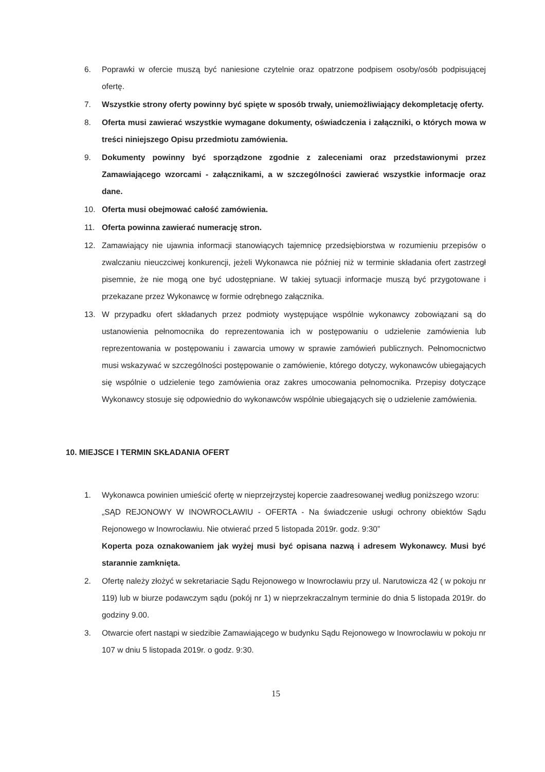6. Poprawki w ofercie muszą być naniesione czytelnie oraz opatrzone podpisem osoby/osób podpisującej ofertę.
7. Wszystkie strony oferty powinny być spięte w sposób trwały, uniemożliwiający dekompletację oferty.
8. Oferta musi zawierać wszystkie wymagane dokumenty, oświadczenia i załączniki, o których mowa w treści niniejszego Opisu przedmiotu zamówienia.
9. Dokumenty powinny być sporządzone zgodnie z zaleceniami oraz przedstawionymi przez Zamawiającego wzorcami - załącznikami, a w szczególności zawierać wszystkie informacje oraz dane.
10. Oferta musi obejmować całość zamówienia.
11. Oferta powinna zawierać numerację stron.
12. Zamawiający nie ujawnia informacji stanowiących tajemnicę przedsiębiorstwa w rozumieniu przepisów o zwalczaniu nieuczciwej konkurencji, jeżeli Wykonawca nie później niż w terminie składania ofert zastrzegł pisemnie, że nie mogą one być udostępniane. W takiej sytuacji informacje muszą być przygotowane i przekazane przez Wykonawcę w formie odrębnego załącznika.
13. W przypadku ofert składanych przez podmioty występujące wspólnie wykonawcy zobowiązani są do ustanowienia pełnomocnika do reprezentowania ich w postępowaniu o udzielenie zamówienia lub reprezentowania w postępowaniu i zawarcia umowy w sprawie zamówień publicznych. Pełnomocnictwo musi wskazywać w szczególności postępowanie o zamówienie, którego dotyczy, wykonawców ubiegających się wspólnie o udzielenie tego zamówienia oraz zakres umocowania pełnomocnika. Przepisy dotyczące Wykonawcy stosuje się odpowiednio do wykonawców wspólnie ubiegających się o udzielenie zamówienia.
10. MIEJSCE I TERMIN SKŁADANIA OFERT
1. Wykonawca powinien umieścić ofertę w nieprzejrzystej kopercie zaadresowanej według poniższego wzoru:
„SĄD REJONOWY W INOWROCŁAWIU - OFERTA - Na świadczenie usługi ochrony obiektów Sądu Rejonowego w Inowrocławiu. Nie otwierać przed 5 listopada 2019r. godz. 9:30”
Koperta poza oznakowaniem jak wyżej musi być opisana nazwą i adresem Wykonawcy. Musi być starannie zamknięta.
2. Ofertę należy złożyć w sekretariacie Sądu Rejonowego w Inowrocławiu przy ul. Narutowicza 42 ( w pokoju nr 119) lub w biurze podawczym sądu (pokój nr 1) w nieprzekraczalnym terminie do dnia 5 listopada 2019r. do godziny 9.00.
3. Otwarcie ofert nastąpi w siedzibie Zamawiającego w budynku Sądu Rejonowego w Inowrocławiu w pokoju nr 107 w dniu 5 listopada 2019r. o godz. 9:30.
15